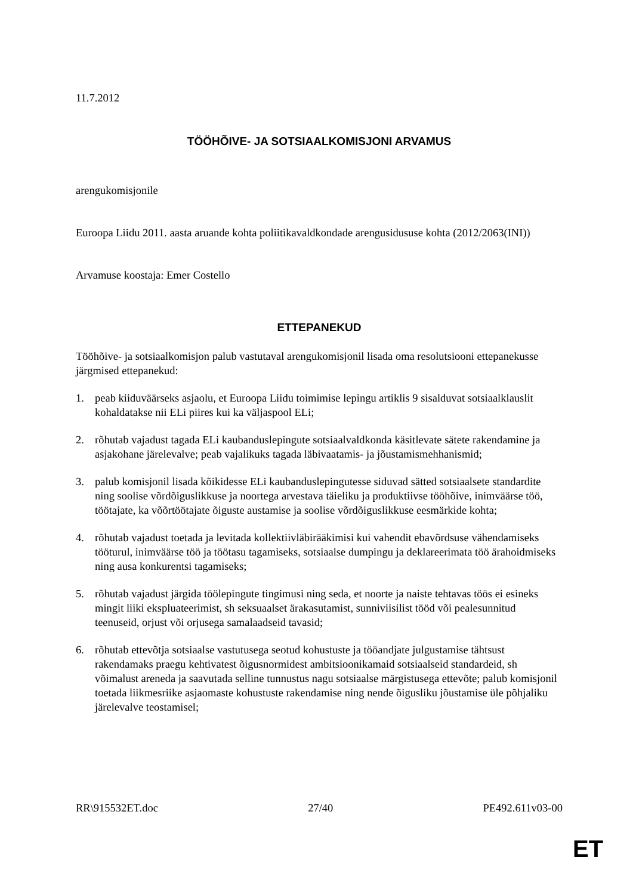11.7.2012
TÖÖHÕIVE- JA SOTSIAALKOMISJONI ARVAMUS
arengukomisjonile
Euroopa Liidu 2011. aasta aruande kohta poliitikavaldkondade arengusidususe kohta (2012/2063(INI))
Arvamuse koostaja: Emer Costello
ETTEPANEKUD
Tööhõive- ja sotsiaalkomisjon palub vastutaval arengukomisjonil lisada oma resolutsiooni ettepanekusse järgmised ettepanekud:
1. peab kiiduväärseks asjaolu, et Euroopa Liidu toimimise lepingu artiklis 9 sisalduvat sotsiaalklauslit kohaldatakse nii ELi piires kui ka väljaspool ELi;
2. rõhutab vajadust tagada ELi kaubanduslepingute sotsiaalvaldkonda käsitlevate sätete rakendamine ja asjakohane järelevalve; peab vajalikuks tagada läbivaatamis- ja jõustamismehhanismid;
3. palub komisjonil lisada kõikidesse ELi kaubanduslepingutesse siduvad sätted sotsiaalsete standardite ning soolise võrdõiguslikkuse ja noortega arvestava täieliku ja produktiivse tööhõive, inimväärse töö, töötajate, ka võõrtöötajate õiguste austamise ja soolise võrdõiguslikkuse eesmärkide kohta;
4. rõhutab vajadust toetada ja levitada kollektiivläbirääkimisi kui vahendit ebavõrdsuse vähendamiseks tööturul, inimväärse töö ja töötasu tagamiseks, sotsiaalse dumpingu ja deklareerimata töö ärahoidmiseks ning ausa konkurentsi tagamiseks;
5. rõhutab vajadust järgida töölepingute tingimusi ning seda, et noorte ja naiste tehtavas töös ei esineks mingit liiki ekspluateerimist, sh seksuaalset ärakasutamist, sunniviisilist tööd või pealesunnitud teenuseid, orjust või orjusega samalaadseid tavasid;
6. rõhutab ettevõtja sotsiaalse vastutusega seotud kohustuste ja tööandjate julgustamise tähtsust rakendamaks praegu kehtivatest õigusnormidest ambitsioonikamaid sotsiaalseid standardeid, sh võimalust areneda ja saavutada selline tunnustus nagu sotsiaalse märgistusega ettevõte; palub komisjonil toetada liikmesriike asjaomaste kohustuste rakendamise ning nende õigusliku jõustamise üle põhjaliku järelevalve teostamisel;
RR\915532ET.doc 27/40 PE492.611v03-00
ET